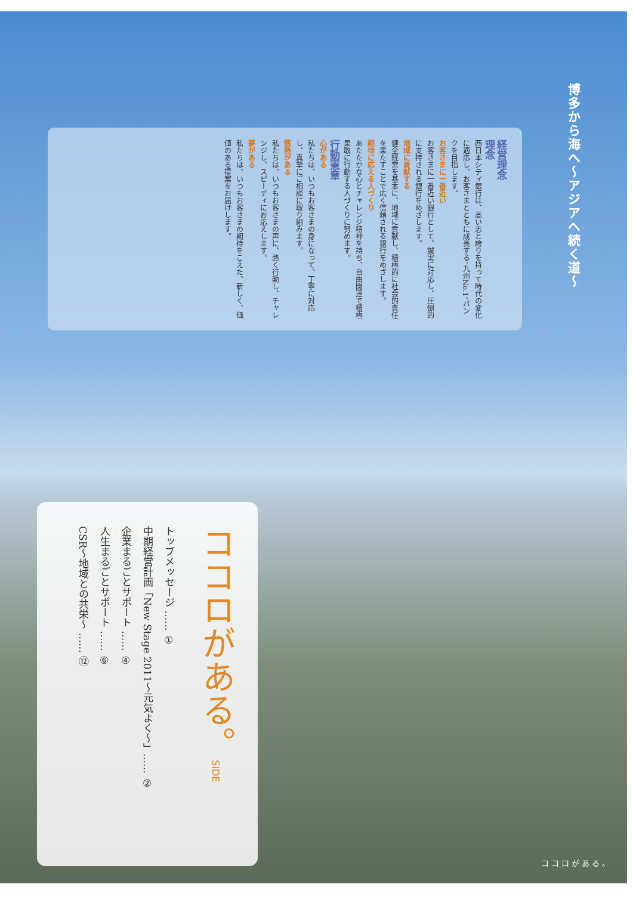博多から海へ～アジアへ続く道～
経営理念
理念
西日本シティ銀行は、高い志と誇りを持って時代の変化に適応し、お客さまとともに成長する“九州No.1”バンクを目指します。
お客さまに一番近い
お客さまに一番近い銀行として、誠実に対応し、圧倒的に支持される銀行をめざします。
地域に貢献する
健全経営を基本に、地域に貢献し、積極的に社会的責任を果たすことで広く信頼される銀行をめざします。
期待に応える人づくり
あたたかな心とチャレンジ精神を持ち、自由闊達で積極果敢に行動する人づくりに努めます。
行動憲章
心がある
私たちは、いつもお客さまの身になって、丁寧に対応し、真摯にご相談に取り組みます。
情熱がある
私たちは、いつもお客さまの声に、熱く行動し、チャレンジし、スピーディにお応えします。
夢がある
私たちは、いつもお客さまの期待をこえた、新しく、価値のある提案をお届けします。
CONTENTS
ココロがある。SIDE
トップメッセージ …… ①
中期経営計画「New Stage 2011～元気よく～」…… ②
企業まるごとサポート …… ④
人生まるごとサポート …… ⑥
CSR～地域との共栄～ …… ⑫
ココロがある。